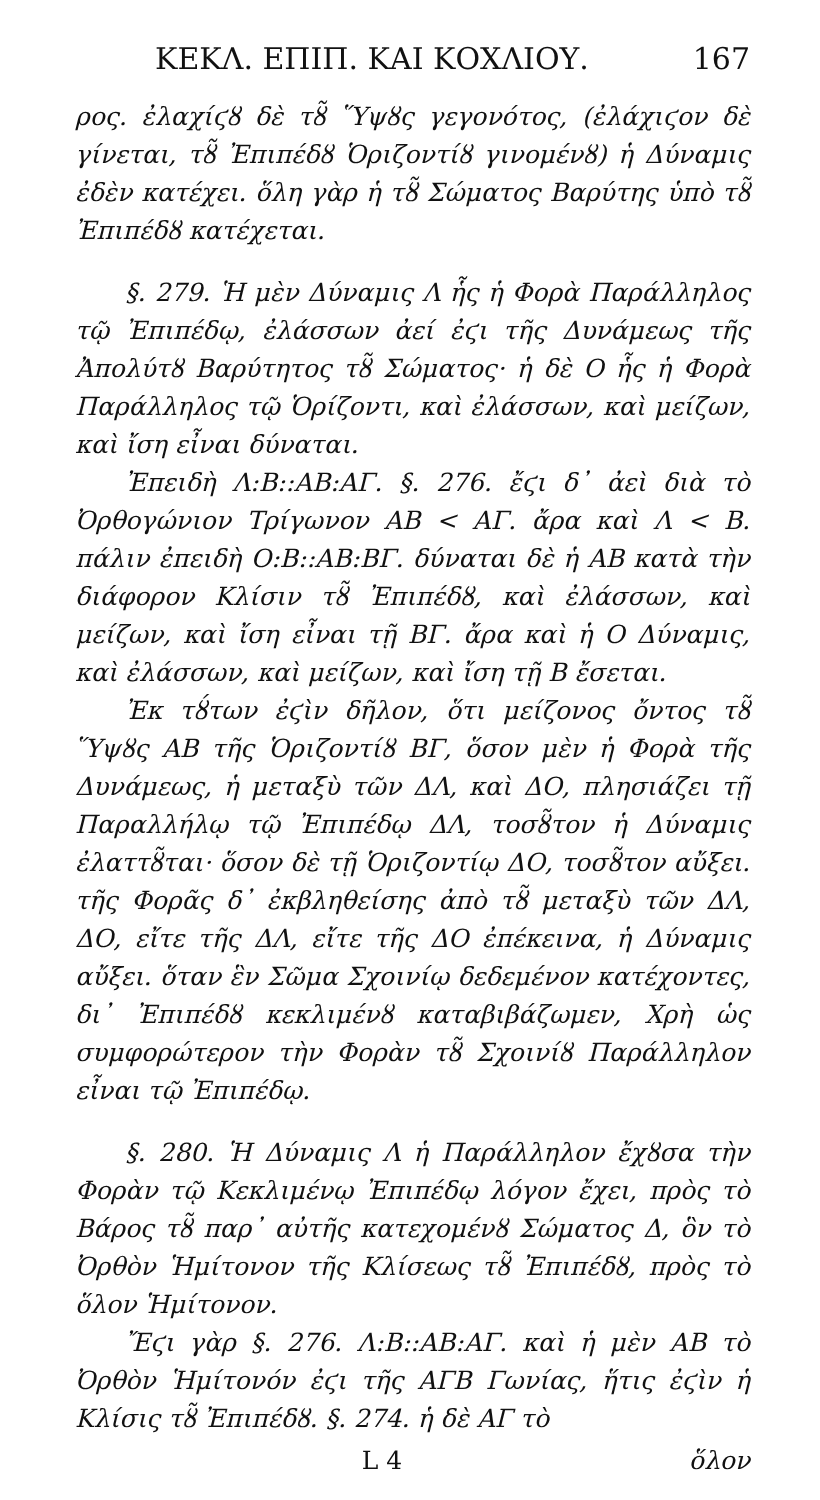ΚΕΚΛ. ΕΠΙΠ. ΚΑΙ ΚΟΧΛΙΟΥ. 167
ρος. ἐλαχίϛȣ δὲ τȣ̃ Ὕψȣς γεγονότος, (ἐλάχιϛον δὲ γίνεται, τȣ̃ Ἐπιπέδȣ Ὁριζοντίȣ γινομένȣ) ἡ Δύναμις ἐδὲν κατέχει. ὅλη γὰρ ἡ τȣ̃ Σώματος Βαρύτης ὑπὸ τȣ̃ Ἐπιπέδȣ κατέχεται.
§. 279. Ἡ μὲν Δύναμις Λ ἧς ἡ Φορὰ Παράλληλος τῷ Ἐπιπέδῳ, ἐλάσσων ἀεί ἐϛι τῆς Δυνάμεως τῆς Ἀπολύτȣ Βαρύτητος τȣ̃ Σώματος· ἡ δὲ Ο ἧς ἡ Φορὰ Παράλληλος τῷ Ὁρίζοντι, καὶ ἐλάσσων, καὶ μείζων, καὶ ἴση εἶναι δύναται.
Ἐπειδὴ Λ:Β::ΑΒ:ΑΓ. §. 276. ἔϛι δ᾽ ἀεὶ διὰ τὸ Ὀρθογώνιον Τρίγωνον ΑΒ < ΑΓ. ἄρα καὶ Λ < Β. πάλιν ἐπειδὴ Ο:Β::ΑΒ:ΒΓ. δύναται δὲ ἡ ΑΒ κατὰ τὴν διάφορον Κλίσιν τȣ̃ Ἐπιπέδȣ, καὶ ἐλάσσων, καὶ μείζων, καὶ ἴση εἶναι τῇ ΒΓ. ἄρα καὶ ἡ Ο Δύναμις, καὶ ἐλάσσων, καὶ μείζων, καὶ ἴση τῇ Β ἔσεται.
Ἐκ τȣ́των ἐϛὶν δῆλον, ὅτι μείζονος ὄντος τȣ̃ Ὕψȣς ΑΒ τῆς Ὁριζοντίȣ ΒΓ, ὅσον μὲν ἡ Φορὰ τῆς Δυνάμεως, ἡ μεταξὺ τῶν ΔΛ, καὶ ΔΟ, πλησιάζει τῇ Παραλλήλῳ τῷ Ἐπιπέδῳ ΔΛ, τοσȣ̃τον ἡ Δύναμις ἐλαττȣ̃ται· ὅσον δὲ τῇ Ὁριζοντίῳ ΔΟ, τοσȣ̃τον αὔξει. τῆς Φορᾶς δ᾽ ἐκβληθείσης ἀπὸ τȣ̃ μεταξὺ τῶν ΔΛ, ΔΟ, εἴτε τῆς ΔΛ, εἴτε τῆς ΔΟ ἐπέκεινα, ἡ Δύναμις αὔξει. ὅταν ἓν Σῶμα Σχοινίῳ δεδεμένον κατέχοντες, δι᾽ Ἐπιπέδȣ κεκλιμένȣ καταβιβάζωμεν, Χρὴ ὡς συμφορώτερον τὴν Φορὰν τȣ̃ Σχοινίȣ Παράλληλον εἶναι τῷ Ἐπιπέδῳ.
§. 280. Ἡ Δύναμις Λ ἡ Παράλληλον ἔχȣσα τὴν Φορὰν τῷ Κεκλιμένῳ Ἐπιπέδῳ λόγον ἔχει, πρὸς τὸ Βάρος τȣ̃ παρ᾽ αὐτῆς κατεχομένȣ Σώματος Δ, ὃν τὸ Ὀρθὸν Ἡμίτονον τῆς Κλίσεως τȣ̃ Ἐπιπέδȣ, πρὸς τὸ ὅλον Ἡμίτονον.
Ἔϛι γὰρ §. 276. Λ:Β::ΑΒ:ΑΓ. καὶ ἡ μὲν ΑΒ τὸ Ὀρθὸν Ἡμίτονόν ἐϛι τῆς ΑΓΒ Γωνίας, ἥτις ἐϛὶν ἡ Κλίσις τȣ̃ Ἐπιπέδȣ. §. 274. ἡ δὲ ΑΓ τὸ
L 4 ὅλον